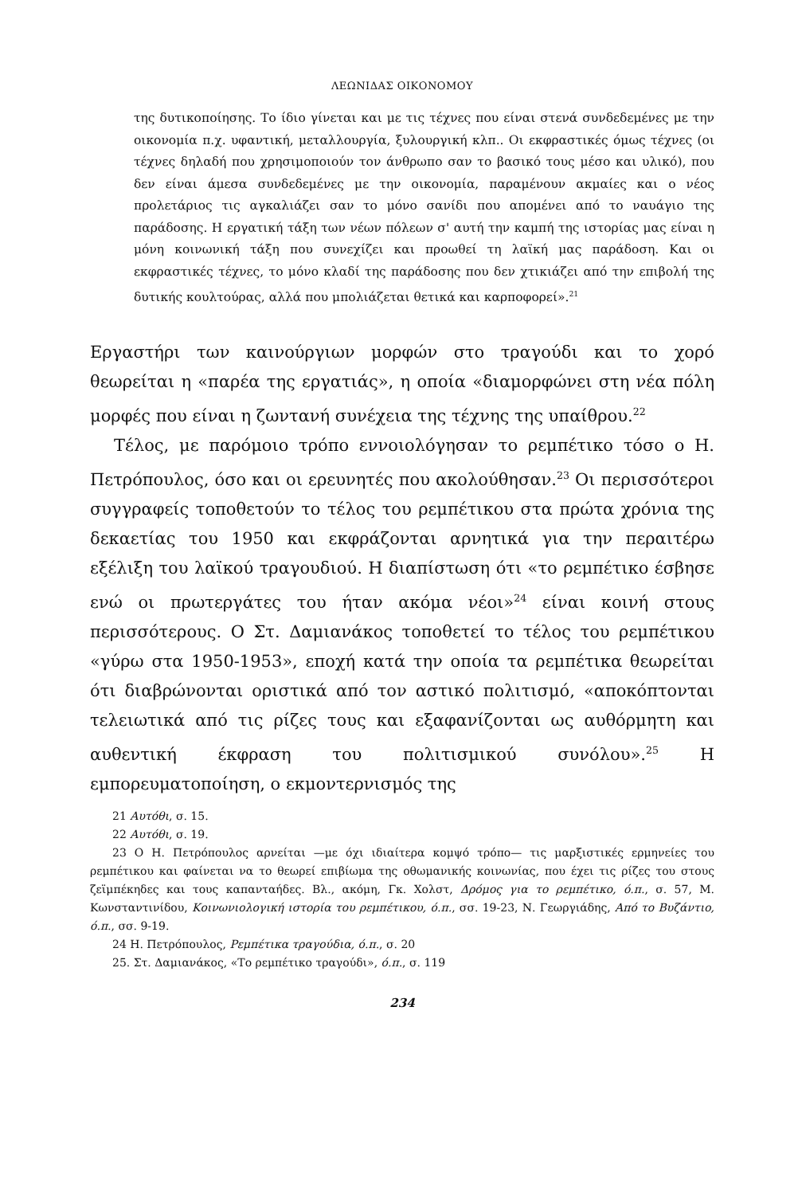ΛΕΩΝΙΔΑΣ ΟΙΚΟΝΟΜΟΥ
της δυτικοποίησης. Το ίδιο γίνεται και με τις τέχνες που είναι στενά συνδεδεμένες με την οικονομία π.χ. υφαντική, μεταλλουργία, ξυλουργική κλπ.. Οι εκφραστικές όμως τέχνες (οι τέχνες δηλαδή που χρησιμοποιούν τον άνθρωπο σαν το βασικό τους μέσο και υλικό), που δεν είναι άμεσα συνδεδεμένες με την οικονομία, παραμένουν ακμαίες και ο νέος προλετάριος τις αγκαλιάζει σαν το μόνο σανίδι που απομένει από το ναυάγιο της παράδοσης. Η εργατική τάξη των νέων πόλεων σ' αυτή την καμπή της ιστορίας μας είναι η μόνη κοινωνική τάξη που συνεχίζει και προωθεί τη λαϊκή μας παράδοση. Και οι εκφραστικές τέχνες, το μόνο κλαδί της παράδοσης που δεν χτικιάζει από την επιβολή της δυτικής κουλτούρας, αλλά που μπολιάζεται θετικά και καρποφορεί».<sup>21</sup>
Εργαστήρι των καινούργιων μορφών στο τραγούδι και το χορό θεωρείται η «παρέα της εργατιάς», η οποία «διαμορφώνει στη νέα πόλη μορφές που είναι η ζωντανή συνέχεια της τέχνης της υπαίθρου.<sup>22</sup>
Τέλος, με παρόμοιο τρόπο εννοιολόγησαν το ρεμπέτικο τόσο ο Η. Πετρόπουλος, όσο και οι ερευνητές που ακολούθησαν.<sup>23</sup> Οι περισσότεροι συγγραφείς τοποθετούν το τέλος του ρεμπέτικου στα πρώτα χρόνια της δεκαετίας του 1950 και εκφράζονται αρνητικά για την περαιτέρω εξέλιξη του λαϊκού τραγουδιού. Η διαπίστωση ότι «το ρεμπέτικο έσβησε ενώ οι πρωτεργάτες του ήταν ακόμα νέοι»<sup>24</sup> είναι κοινή στους περισσότερους. Ο Στ. Δαμιανάκος τοποθετεί το τέλος του ρεμπέτικου «γύρω στα 1950-1953», εποχή κατά την οποία τα ρεμπέτικα θεωρείται ότι διαβρώνονται οριστικά από τον αστικό πολιτισμό, «αποκόπτονται τελειωτικά από τις ρίζες τους και εξαφανίζονται ως αυθόρμητη και αυθεντική έκφραση του πολιτισμικού συνόλου».<sup>25</sup> Η εμπορευματοποίηση, ο εκμοντερνισμός της
21 Αυτόθι, σ. 15.
22 Αυτόθι, σ. 19.
23 Ο Η. Πετρόπουλος αρνείται —με όχι ιδιαίτερα κομψό τρόπο— τις μαρξιστικές ερμηνείες του ρεμπέτικου και φαίνεται να το θεωρεί επιβίωμα της οθωμανικής κοινωνίας, που έχει τις ρίζες του στους ζεϊμπέκηδες και τους καπανταήδες. Βλ., ακόμη, Γκ. Χολστ, Δρόμος για το ρεμπέτικο, ό.π., σ. 57, Μ. Κωνσταντινίδου, Κοινωνιολογική ιστορία του ρεμπέτικου, ό.π., σσ. 19-23, Ν. Γεωργιάδης, Από το Βυζάντιο, ό.π., σσ. 9-19.
24 Η. Πετρόπουλος, Ρεμπέτικα τραγούδια, ό.π., σ. 20
25. Στ. Δαμιανάκος, «Το ρεμπέτικο τραγούδι», ό.π., σ. 119
234